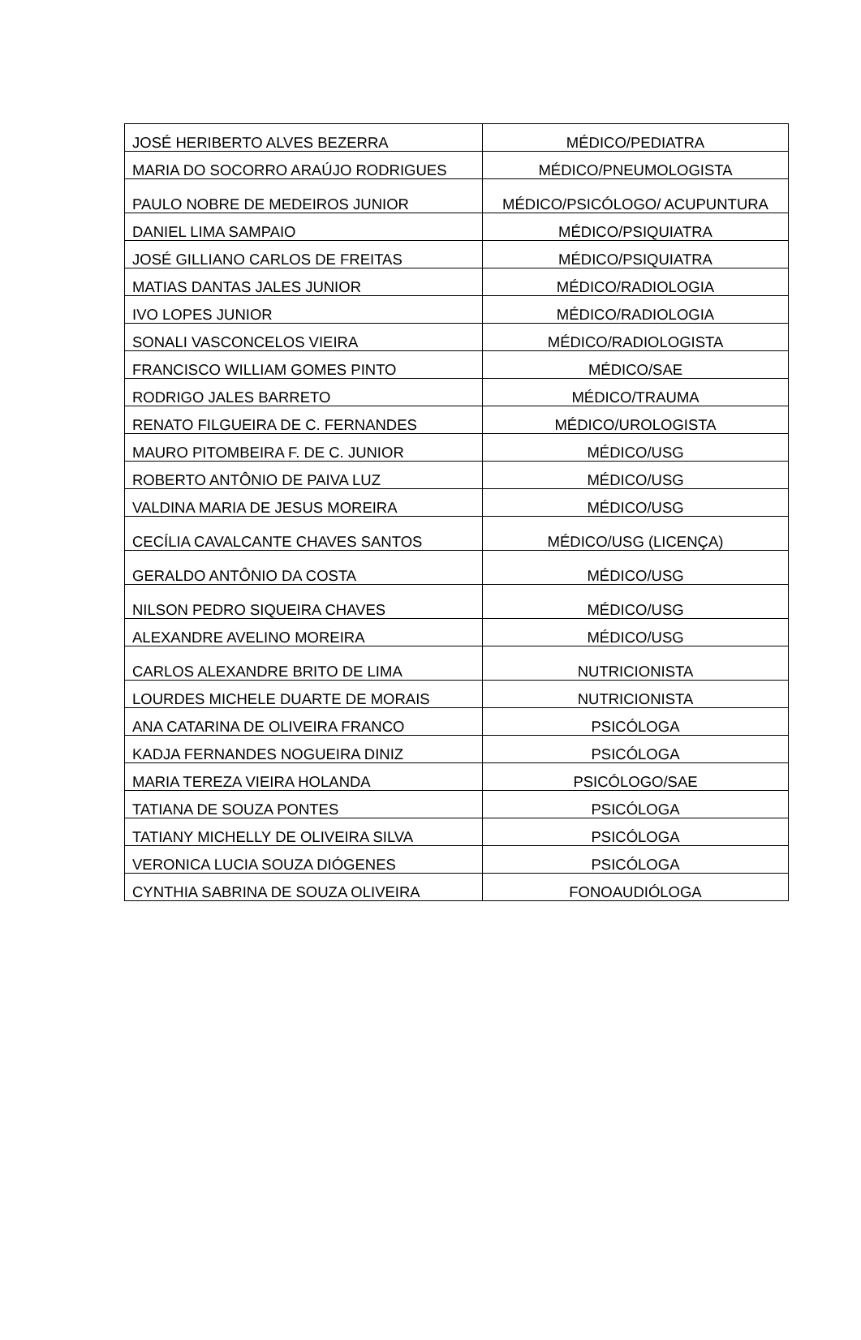| JOSÉ HERIBERTO ALVES BEZERRA | MÉDICO/PEDIATRA |
| MARIA DO SOCORRO ARAÚJO RODRIGUES | MÉDICO/PNEUMOLOGISTA |
| PAULO NOBRE DE MEDEIROS JUNIOR | MÉDICO/PSICÓLOGO/ ACUPUNTURA |
| DANIEL LIMA SAMPAIO | MÉDICO/PSIQUIATRA |
| JOSÉ GILLIANO CARLOS DE FREITAS | MÉDICO/PSIQUIATRA |
| MATIAS DANTAS JALES JUNIOR | MÉDICO/RADIOLOGIA |
| IVO LOPES JUNIOR | MÉDICO/RADIOLOGIA |
| SONALI VASCONCELOS VIEIRA | MÉDICO/RADIOLOGISTA |
| FRANCISCO WILLIAM GOMES PINTO | MÉDICO/SAE |
| RODRIGO JALES BARRETO | MÉDICO/TRAUMA |
| RENATO FILGUEIRA DE C. FERNANDES | MÉDICO/UROLOGISTA |
| MAURO PITOMBEIRA F. DE C. JUNIOR | MÉDICO/USG |
| ROBERTO ANTÔNIO DE PAIVA LUZ | MÉDICO/USG |
| VALDINA MARIA DE JESUS MOREIRA | MÉDICO/USG |
| CECÍLIA CAVALCANTE CHAVES SANTOS | MÉDICO/USG (LICENÇA) |
| GERALDO ANTÔNIO DA COSTA | MÉDICO/USG |
| NILSON PEDRO SIQUEIRA CHAVES | MÉDICO/USG |
| ALEXANDRE AVELINO MOREIRA | MÉDICO/USG |
| CARLOS ALEXANDRE BRITO DE LIMA | NUTRICIONISTA |
| LOURDES MICHELE DUARTE DE MORAIS | NUTRICIONISTA |
| ANA CATARINA DE OLIVEIRA FRANCO | PSICÓLOGA |
| KADJA FERNANDES NOGUEIRA DINIZ | PSICÓLOGA |
| MARIA TEREZA VIEIRA HOLANDA | PSICÓLOGO/SAE |
| TATIANA DE SOUZA PONTES | PSICÓLOGA |
| TATIANY MICHELLY DE OLIVEIRA SILVA | PSICÓLOGA |
| VERONICA LUCIA SOUZA DIÓGENES | PSICÓLOGA |
| CYNTHIA SABRINA DE SOUZA OLIVEIRA | FONOAUDIÓLOGA |